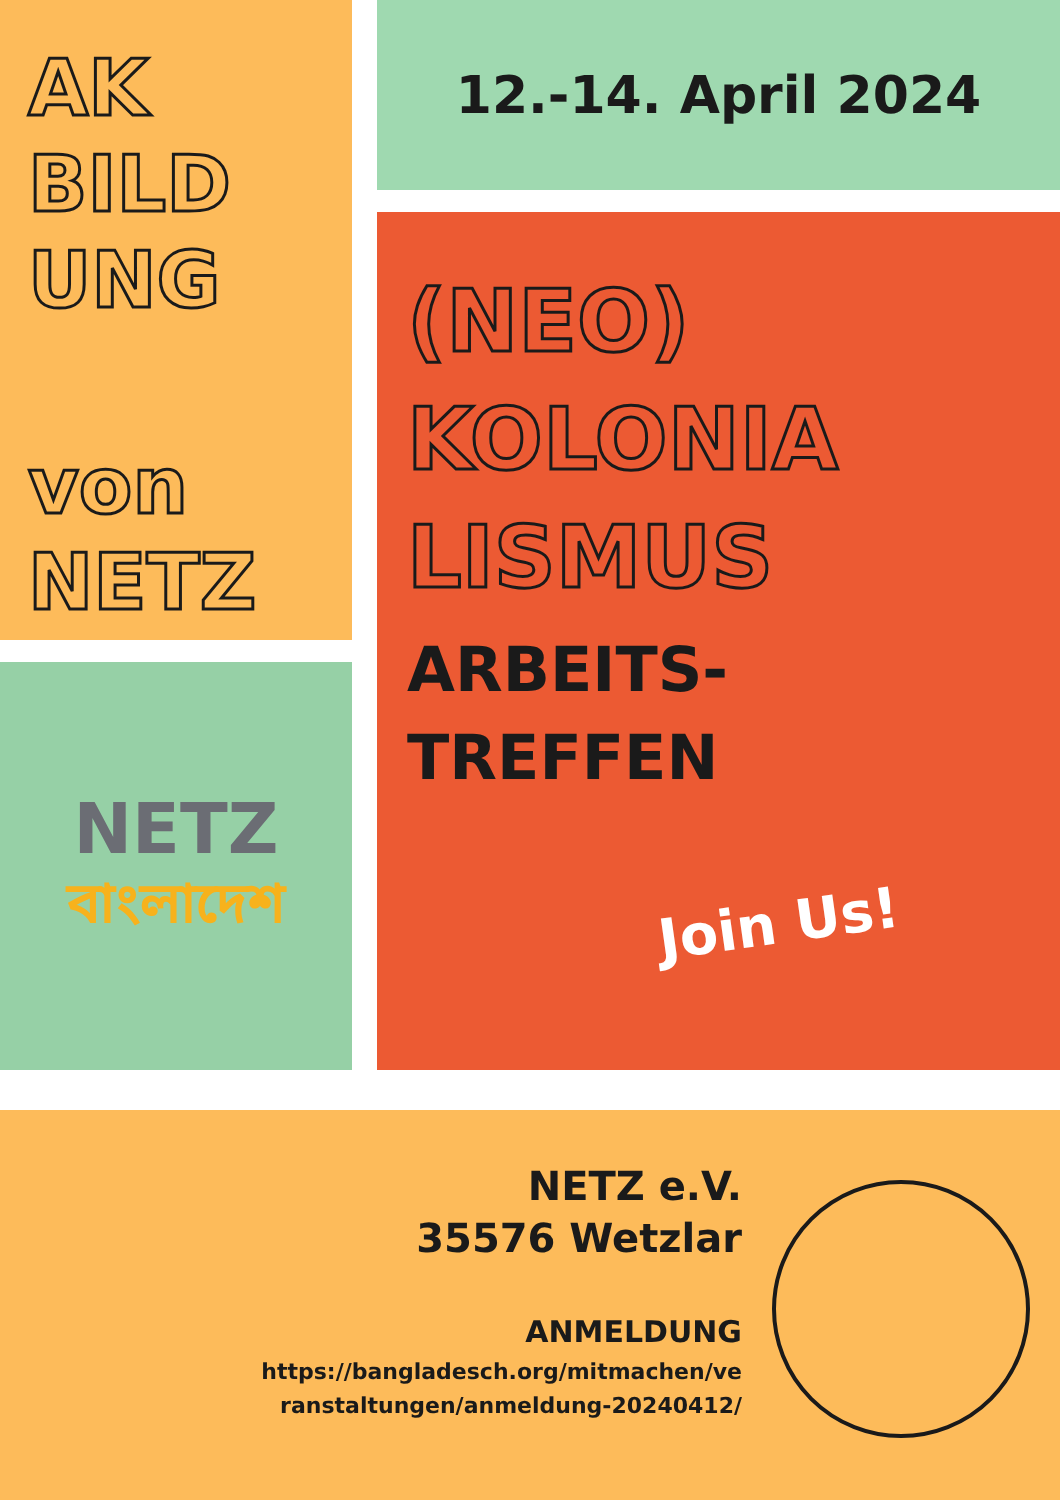AK
BILD
UNG
von
NETZ
NETZ
বাংলাদেশ
12.-14. April 2024
(NEO)
KOLONIA
LISMUS
ARBEITS-
TREFFEN
Join Us!
NETZ e.V.
35576 Wetzlar
ANMELDUNG
https://bangladesch.org/mitmachen/ve
ranstaltungen/anmeldung-20240412/